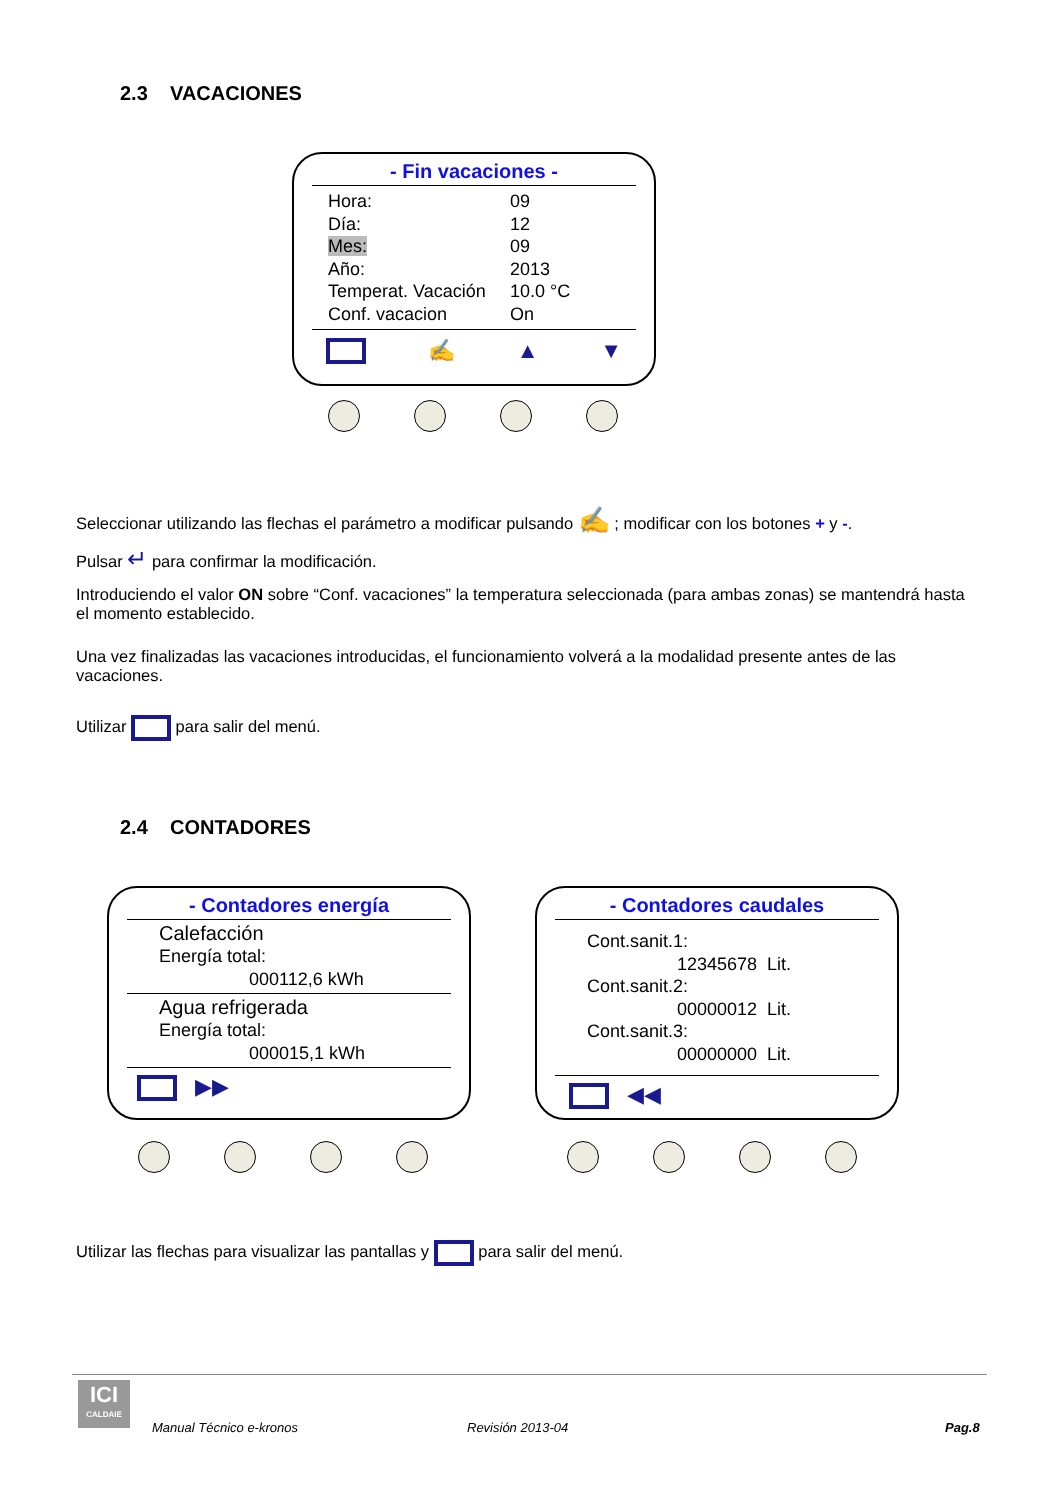2.3 VACACIONES
- Fin vacaciones -
Hora: 09
Día: 12
Mes: 09
Año: 2013
Temperat. Vacación 10.0 °C
Conf. vacacion On
✍ ▲ ▼
Seleccionar utilizando las flechas el parámetro a modificar pulsando ✍ ; modificar con los botones + y -.
Pulsar ↵ para confirmar la modificación.
Introduciendo el valor ON sobre “Conf. vacaciones” la temperatura seleccionada (para ambas zonas) se mantendrá hasta el momento establecido.
Una vez finalizadas las vacaciones introducidas, el funcionamiento volverá a la modalidad presente antes de las vacaciones.
Utilizar para salir del menú.
2.4 CONTADORES
- Contadores energía
Calefacción
Energía total:
000112,6 kWh
Agua refrigerada
Energía total:
000015,1 kWh
▶▶
- Contadores caudales
Cont.sanit.1:
12345678 Lit.
Cont.sanit.2:
00000012 Lit.
Cont.sanit.3:
00000000 Lit.
◀◀
Utilizar las flechas para visualizar las pantallas y para salir del menú.
ICI
CALDAIE
Manual Técnico e-kronos Revisión 2013-04 Pag.8